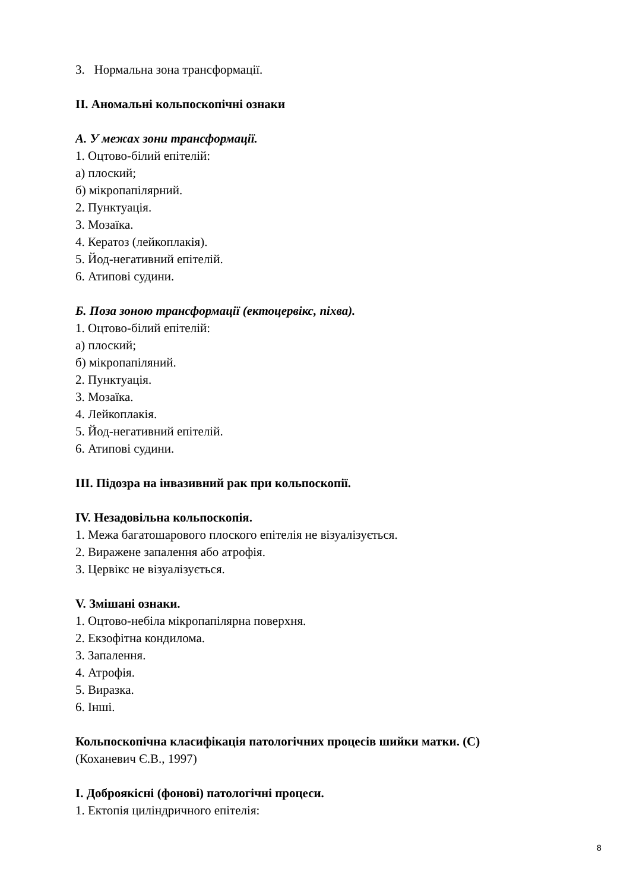3. Нормальна зона трансформації.
ІІ. Аномальні кольпоскопічні ознаки
А. У межах зони трансформації.
1. Оцтово-білий епітелій:
а) плоский;
б) мікропапілярний.
2. Пунктуація.
3. Мозаїка.
4. Кератоз (лейкоплакія).
5. Йод-негативний епітелій.
6. Атипові судини.
Б. Поза зоною трансформації (ектоцервікс, піхва).
1. Оцтово-білий епітелій:
а) плоский;
б) мікропапіляний.
2. Пунктуація.
3. Мозаїка.
4. Лейкоплакія.
5. Йод-негативний епітелій.
6. Атипові судини.
ІІІ. Підозра на інвазивний рак при кольпоскопії.
IV. Незадовільна кольпоскопія.
1. Межа багатошарового плоского епітелія не візуалізується.
2. Виражене запалення або атрофія.
3. Цервікс не візуалізується.
V. Змішані ознаки.
1. Оцтово-небіла мікропапілярна поверхня.
2. Екзофітна кондилома.
3. Запалення.
4. Атрофія.
5. Виразка.
6. Інші.
Кольпоскопічна класифікація патологічних процесів шийки матки. (С)
(Коханевич Є.В., 1997)
І. Доброякісні (фонові) патологічні процеси.
1. Ектопія циліндричного епітелія:
8